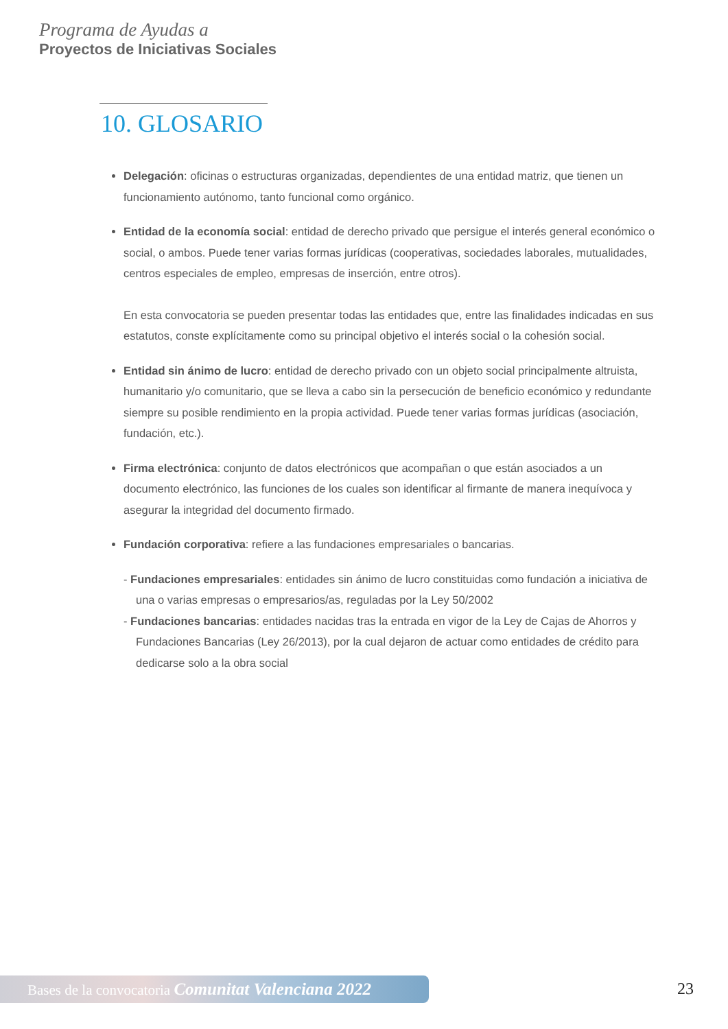Programa de Ayudas a
Proyectos de Iniciativas Sociales
10. GLOSARIO
Delegación: oficinas o estructuras organizadas, dependientes de una entidad matriz, que tienen un funcionamiento autónomo, tanto funcional como orgánico.
Entidad de la economía social: entidad de derecho privado que persigue el interés general económico o social, o ambos. Puede tener varias formas jurídicas (cooperativas, sociedades laborales, mutualidades, centros especiales de empleo, empresas de inserción, entre otros).
En esta convocatoria se pueden presentar todas las entidades que, entre las finalidades indicadas en sus estatutos, conste explícitamente como su principal objetivo el interés social o la cohesión social.
Entidad sin ánimo de lucro: entidad de derecho privado con un objeto social principalmente altruista, humanitario y/o comunitario, que se lleva a cabo sin la persecución de beneficio económico y redundante siempre su posible rendimiento en la propia actividad. Puede tener varias formas jurídicas (asociación, fundación, etc.).
Firma electrónica: conjunto de datos electrónicos que acompañan o que están asociados a un documento electrónico, las funciones de los cuales son identificar al firmante de manera inequívoca y asegurar la integridad del documento firmado.
Fundación corporativa: refiere a las fundaciones empresariales o bancarias.
- Fundaciones empresariales: entidades sin ánimo de lucro constituidas como fundación a iniciativa de una o varias empresas o empresarios/as, reguladas por la Ley 50/2002
- Fundaciones bancarias: entidades nacidas tras la entrada en vigor de la Ley de Cajas de Ahorros y Fundaciones Bancarias (Ley 26/2013), por la cual dejaron de actuar como entidades de crédito para dedicarse solo a la obra social
Bases de la convocatoria Comunitat Valenciana 2022
23